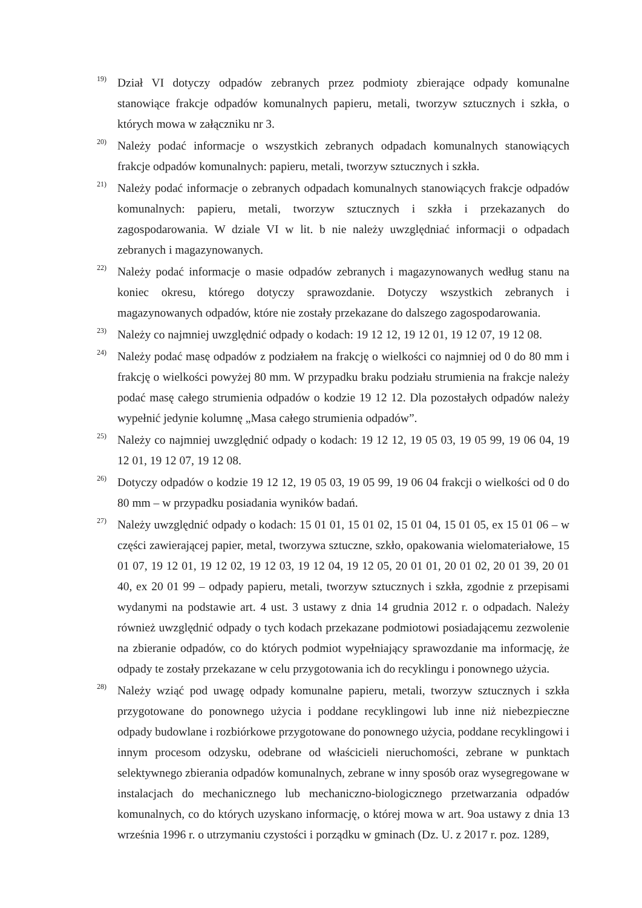<sup>19)</sup>
Dział VI dotyczy odpadów zebranych przez podmioty zbierające odpady komunalne stanowiące frakcje odpadów komunalnych papieru, metali, tworzyw sztucznych i szkła, o których mowa w załączniku nr 3.
<sup>20)</sup>
Należy podać informacje o wszystkich zebranych odpadach komunalnych stanowiących frakcje odpadów komunalnych: papieru, metali, tworzyw sztucznych i szkła.
<sup>21)</sup>
Należy podać informacje o zebranych odpadach komunalnych stanowiących frakcje odpadów komunalnych: papieru, metali, tworzyw sztucznych i szkła i przekazanych do zagospodarowania. W dziale VI w lit. b nie należy uwzględniać informacji o odpadach zebranych i magazynowanych.
<sup>22)</sup>
Należy podać informacje o masie odpadów zebranych i magazynowanych według stanu na koniec okresu, którego dotyczy sprawozdanie. Dotyczy wszystkich zebranych i magazynowanych odpadów, które nie zostały przekazane do dalszego zagospodarowania.
<sup>23)</sup>
Należy co najmniej uwzględnić odpady o kodach: 19 12 12, 19 12 01, 19 12 07, 19 12 08.
<sup>24)</sup>
Należy podać masę odpadów z podziałem na frakcję o wielkości co najmniej od 0 do 80 mm i frakcję o wielkości powyżej 80 mm. W przypadku braku podziału strumienia na frakcje należy podać masę całego strumienia odpadów o kodzie 19 12 12. Dla pozostałych odpadów należy wypełnić jedynie kolumnę „Masa całego strumienia odpadów”.
<sup>25)</sup>
Należy co najmniej uwzględnić odpady o kodach: 19 12 12, 19 05 03, 19 05 99, 19 06 04, 19 12 01, 19 12 07, 19 12 08.
<sup>26)</sup>
Dotyczy odpadów o kodzie 19 12 12, 19 05 03, 19 05 99, 19 06 04 frakcji o wielkości od 0 do 80 mm – w przypadku posiadania wyników badań.
<sup>27)</sup>
Należy uwzględnić odpady o kodach: 15 01 01, 15 01 02, 15 01 04, 15 01 05, ex 15 01 06 – w części zawierającej papier, metal, tworzywa sztuczne, szkło, opakowania wielomateriałowe, 15 01 07, 19 12 01, 19 12 02, 19 12 03, 19 12 04, 19 12 05, 20 01 01, 20 01 02, 20 01 39, 20 01 40, ex 20 01 99 – odpady papieru, metali, tworzyw sztucznych i szkła, zgodnie z przepisami wydanymi na podstawie art. 4 ust. 3 ustawy z dnia 14 grudnia 2012 r. o odpadach. Należy również uwzględnić odpady o tych kodach przekazane podmiotowi posiadającemu zezwolenie na zbieranie odpadów, co do których podmiot wypełniający sprawozdanie ma informację, że odpady te zostały przekazane w celu przygotowania ich do recyklingu i ponownego użycia.
<sup>28)</sup>
Należy wziąć pod uwagę odpady komunalne papieru, metali, tworzyw sztucznych i szkła przygotowane do ponownego użycia i poddane recyklingowi lub inne niż niebezpieczne odpady budowlane i rozbiórkowe przygotowane do ponownego użycia, poddane recyklingowi i innym procesom odzysku, odebrane od właścicieli nieruchomości, zebrane w punktach selektywnego zbierania odpadów komunalnych, zebrane w inny sposób oraz wysegregowane w instalacjach do mechanicznego lub mechaniczno-biologicznego przetwarzania odpadów komunalnych, co do których uzyskano informację, o której mowa w art. 9oa ustawy z dnia 13 września 1996 r. o utrzymaniu czystości i porządku w gminach (Dz. U. z 2017 r. poz. 1289,